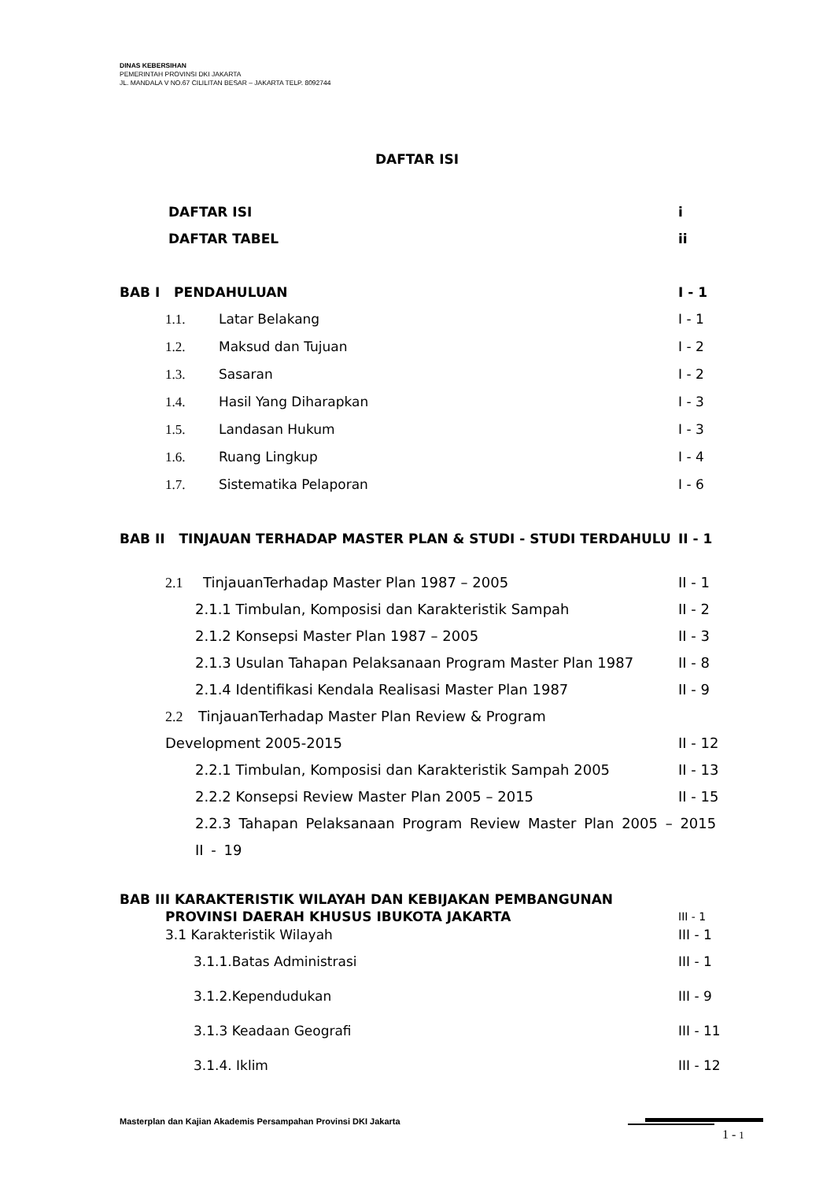DINAS KEBERSIHAN
PEMERINTAH PROVINSI DKI JAKARTA
JL. MANDALA V NO.67 CILILITAN BESAR – JAKARTA TELP. 8092744
DAFTAR ISI
DAFTAR ISI i
DAFTAR TABEL ii
BAB I PENDAHULUAN I - 1
1.1. Latar Belakang I - 1
1.2. Maksud dan Tujuan I - 2
1.3. Sasaran I - 2
1.4. Hasil Yang Diharapkan I - 3
1.5. Landasan Hukum I - 3
1.6. Ruang Lingkup I - 4
1.7. Sistematika Pelaporan I - 6
BAB II TINJAUAN TERHADAP MASTER PLAN & STUDI - STUDI TERDAHULU II - 1
2.1 TinjauanTerhadap Master Plan 1987 – 2005 II - 1
2.1.1 Timbulan, Komposisi dan Karakteristik Sampah II - 2
2.1.2 Konsepsi Master Plan 1987 – 2005 II - 3
2.1.3 Usulan Tahapan Pelaksanaan Program Master Plan 1987 II - 8
2.1.4 Identifikasi Kendala Realisasi Master Plan 1987 II - 9
2.2 TinjauanTerhadap Master Plan Review & Program
Development 2005-2015 II - 12
2.2.1 Timbulan, Komposisi dan Karakteristik Sampah 2005 II - 13
2.2.2 Konsepsi Review Master Plan 2005 – 2015 II - 15
2.2.3 Tahapan Pelaksanaan Program Review Master Plan 2005 – 2015
II - 19
BAB III KARAKTERISTIK WILAYAH DAN KEBIJAKAN PEMBANGUNAN
PROVINSI DAERAH KHUSUS IBUKOTA JAKARTA III - 1
3.1 Karakteristik Wilayah III - 1
3.1.1.Batas Administrasi III - 1
3.1.2.Kependudukan III - 9
3.1.3 Keadaan Geografi III - 11
3.1.4. Iklim III - 12
Masterplan dan Kajian Akademis Persampahan Provinsi DKI Jakarta
1 - 1